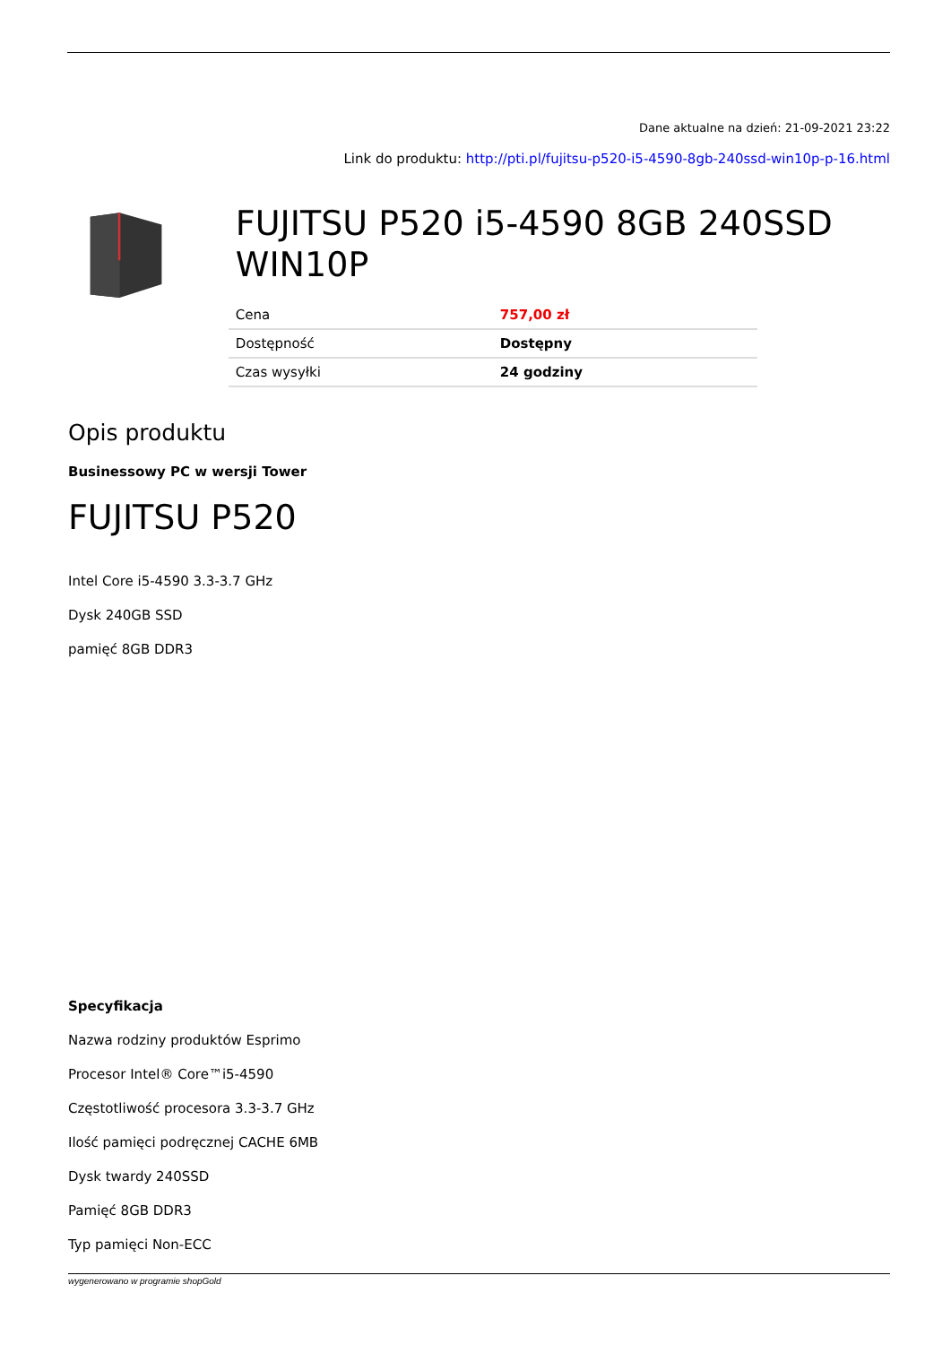Dane aktualne na dzień: 21-09-2021 23:22
Link do produktu: http://pti.pl/fujitsu-p520-i5-4590-8gb-240ssd-win10p-p-16.html
FUJITSU P520 i5-4590 8GB 240SSD WIN10P
| Cena | 757,00 zł |
| Dostępność | Dostępny |
| Czas wysyłki | 24 godziny |
Opis produktu
Businessowy PC w wersji Tower
FUJITSU P520
Intel Core i5-4590 3.3-3.7 GHz
Dysk 240GB SSD
pamięć 8GB DDR3
Specyfikacja
Nazwa rodziny produktów Esprimo
Procesor Intel® Core™i5-4590
Częstotliwość procesora 3.3-3.7 GHz
Ilość pamięci podręcznej CACHE 6MB
Dysk twardy 240SSD
Pamięć 8GB DDR3
Typ pamięci Non-ECC
wygenerowano w programie shopGold